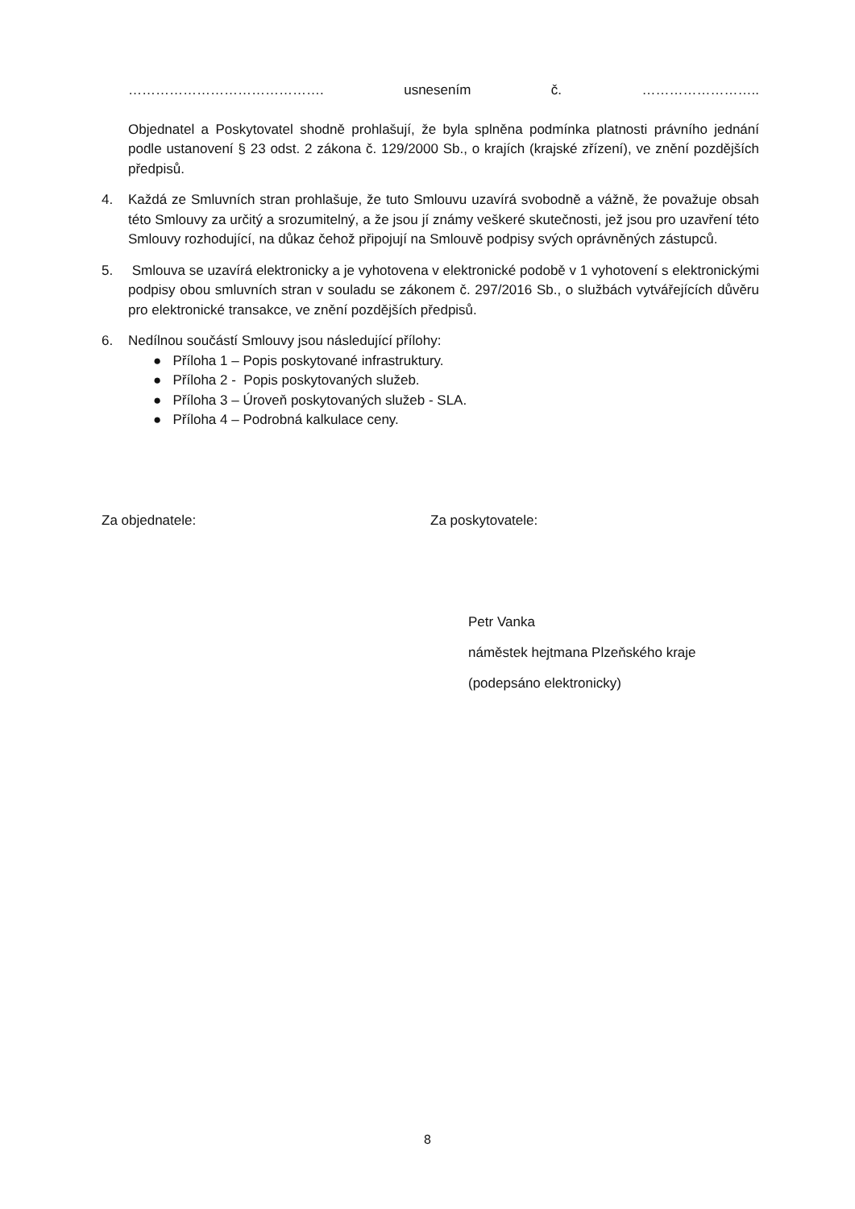……………………………………. usnesením č. ……………………..
Objednatel a Poskytovatel shodně prohlašují, že byla splněna podmínka platnosti právního jednání podle ustanovení § 23 odst. 2 zákona č. 129/2000 Sb., o krajích (krajské zřízení), ve znění pozdějších předpisů.
4. Každá ze Smluvních stran prohlašuje, že tuto Smlouvu uzavírá svobodně a vážně, že považuje obsah této Smlouvy za určitý a srozumitelný, a že jsou jí známy veškeré skutečnosti, jež jsou pro uzavření této Smlouvy rozhodující, na důkaz čehož připojují na Smlouvě podpisy svých oprávněných zástupců.
5. Smlouva se uzavírá elektronicky a je vyhotovena v elektronické podobě v 1 vyhotovení s elektronickými podpisy obou smluvních stran v souladu se zákonem č. 297/2016 Sb., o službách vytvářejících důvěru pro elektronické transakce, ve znění pozdějších předpisů.
6. Nedílnou součástí Smlouvy jsou následující přílohy:
● Příloha 1 – Popis poskytované infrastruktury.
● Příloha 2 - Popis poskytovaných služeb.
● Příloha 3 – Úroveň poskytovaných služeb - SLA.
● Příloha 4 – Podrobná kalkulace ceny.
Za objednatele: Za poskytovatele:
Petr Vanka
náměstek hejtmana Plzeňského kraje
(podepsáno elektronicky)
8